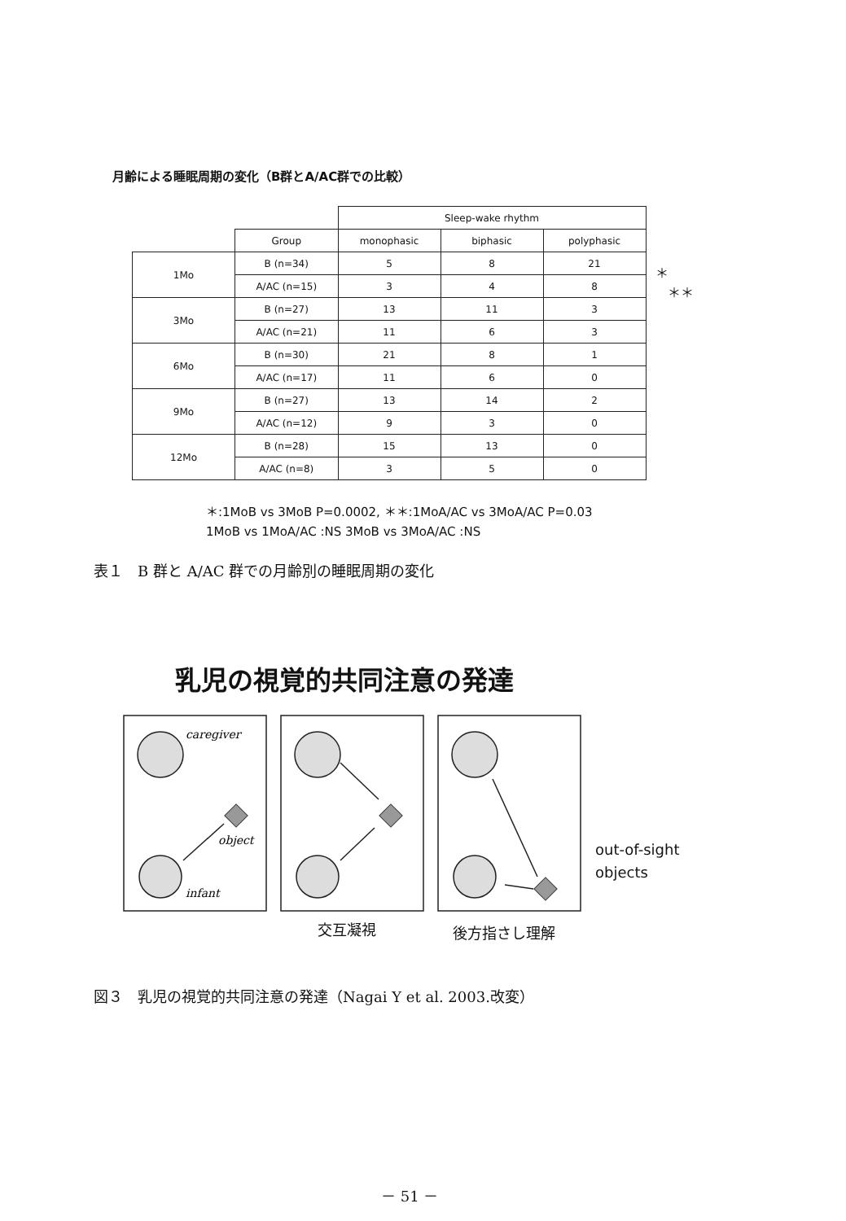月齢による睡眠周期の変化（B群とA/AC群での比較）
| | | Sleep-wake rhythm | | |
| | Group | monophasic | biphasic | polyphasic |
| 1Mo | B (n=34) | 5 | 8 | 21 |
| | A/AC (n=15) | 3 | 4 | 8 |
| 3Mo | B (n=27) | 13 | 11 | 3 |
| | A/AC (n=21) | 11 | 6 | 3 |
| 6Mo | B (n=30) | 21 | 8 | 1 |
| | A/AC (n=17) | 11 | 6 | 0 |
| 9Mo | B (n=27) | 13 | 14 | 2 |
| | A/AC (n=12) | 9 | 3 | 0 |
| 12Mo | B (n=28) | 15 | 13 | 0 |
| | A/AC (n=8) | 3 | 5 | 0 |
＊
＊＊
＊:1MoB vs 3MoB P=0.0002, ＊＊:1MoA/AC vs 3MoA/AC P=0.03
1MoB vs 1MoA/AC :NS 3MoB vs 3MoA/AC :NS
表１　B 群と A/AC 群での月齢別の睡眠周期の変化
乳児の視覚的共同注意の発達
caregiver
object
infant
out-of-sight
objects
交互凝視 後方指さし理解
図３　乳児の視覚的共同注意の発達（Nagai Y et al. 2003.改変）
－ 51 －